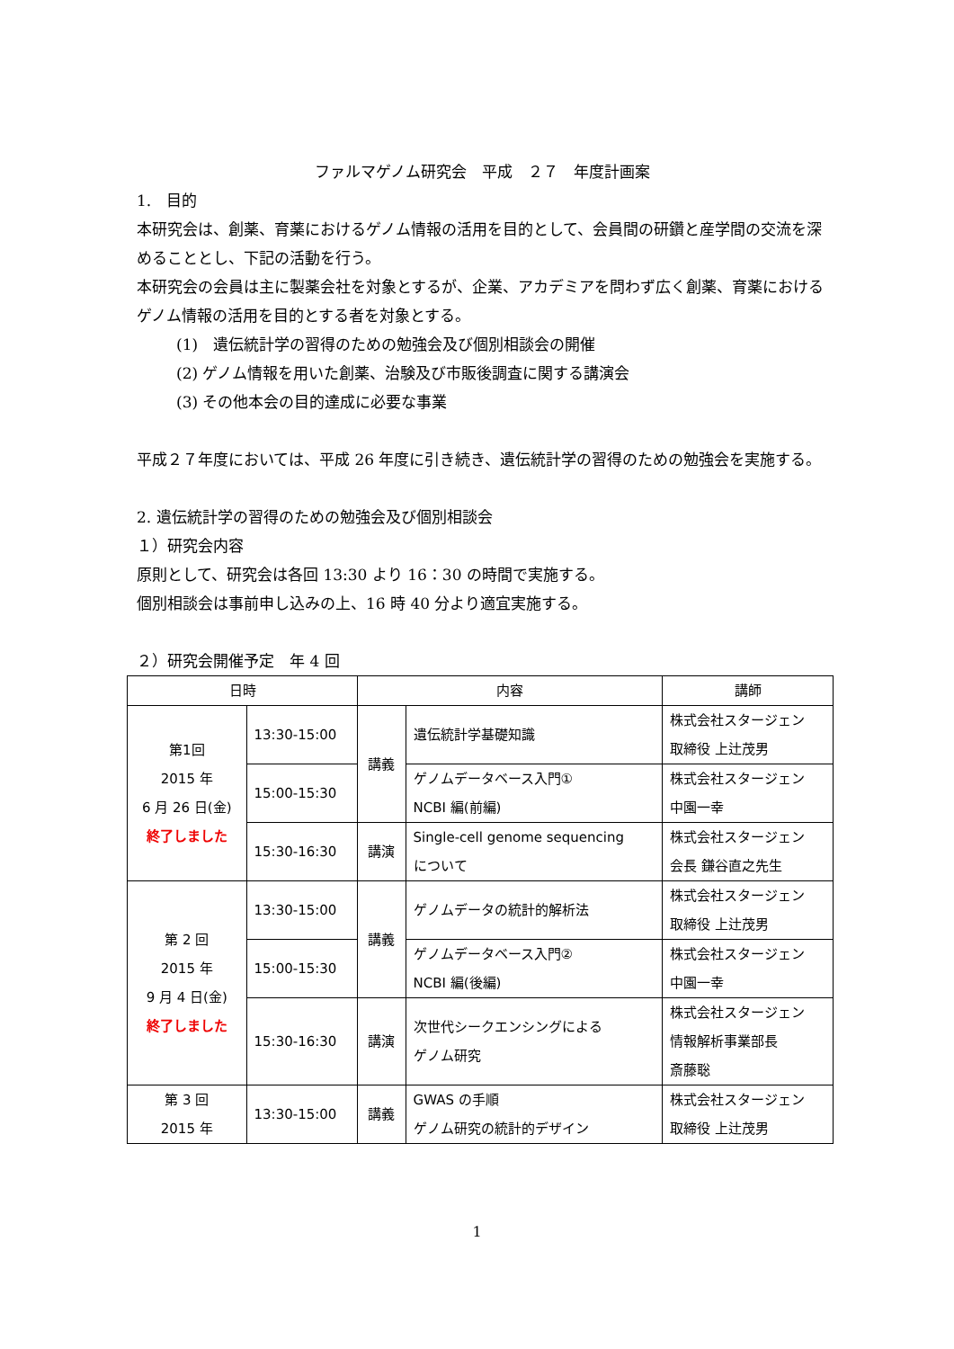ファルマゲノム研究会　平成　２７　年度計画案
1.　目的
本研究会は、創薬、育薬におけるゲノム情報の活用を目的として、会員間の研鑽と産学間の交流を深めることとし、下記の活動を行う。
本研究会の会員は主に製薬会社を対象とするが、企業、アカデミアを問わず広く創薬、育薬におけるゲノム情報の活用を目的とする者を対象とする。
(1)　遺伝統計学の習得のための勉強会及び個別相談会の開催
(2) ゲノム情報を用いた創薬、治験及び市販後調査に関する講演会
(3) その他本会の目的達成に必要な事業
平成２７年度においては、平成 26 年度に引き続き、遺伝統計学の習得のための勉強会を実施する。
2. 遺伝統計学の習得のための勉強会及び個別相談会
１）研究会内容
原則として、研究会は各回 13:30 より 16：30 の時間で実施する。
個別相談会は事前申し込みの上、16 時 40 分より適宜実施する。
２）研究会開催予定　年 4 回
| 日時 | | 内容 | | 講師 |
| --- | --- | --- | --- | --- |
| 第1回 2015 年 6 月 26 日(金) 終了しました | 13:30-15:00 | 講義 | 遺伝統計学基礎知識 | 株式会社スタージェン 取締役 上辻茂男 |
| | 15:00-15:30 | | ゲノムデータベース入門① NCBI 編(前編) | 株式会社スタージェン 中園一幸 |
| | 15:30-16:30 | 講演 | Single-cell genome sequencing について | 株式会社スタージェン 会長 鎌谷直之先生 |
| 第 2 回 2015 年 9 月 4 日(金) 終了しました | 13:30-15:00 | 講義 | ゲノムデータの統計的解析法 | 株式会社スタージェン 取締役 上辻茂男 |
| | 15:00-15:30 | | ゲノムデータベース入門② NCBI 編(後編) | 株式会社スタージェン 中園一幸 |
| | 15:30-16:30 | 講演 | 次世代シークエンシングによる ゲノム研究 | 株式会社スタージェン 情報解析事業部長 斎藤聡 |
| 第 3 回 2015 年 | 13:30-15:00 | 講義 | GWAS の手順 ゲノム研究の統計的デザイン | 株式会社スタージェン 取締役 上辻茂男 |
1